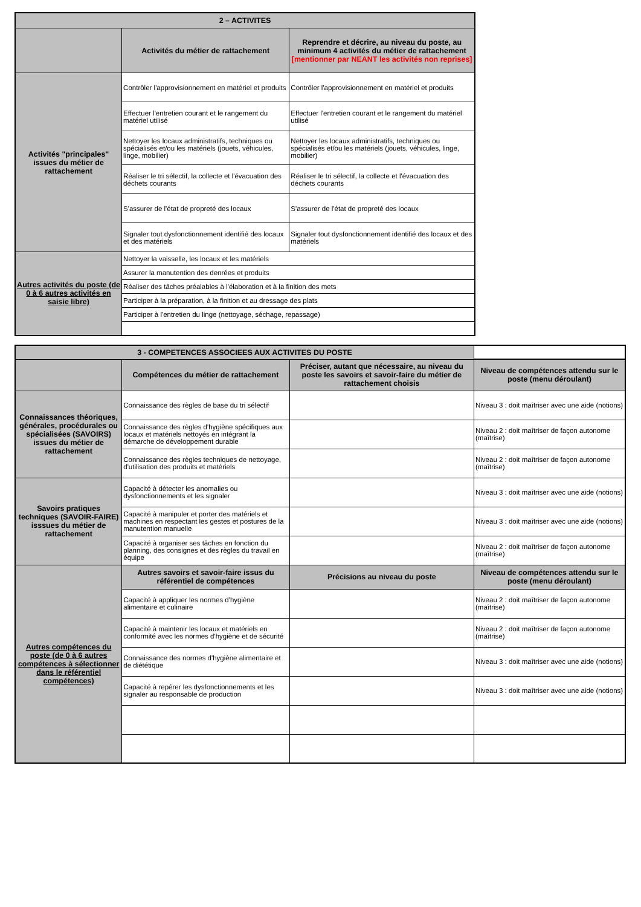| 2 – ACTIVITES | | |
| --- | --- | --- |
| | Activités du métier de rattachement | Reprendre et décrire, au niveau du poste, au minimum 4 activités du métier de rattachement [mentionner par NEANT les activités non reprises] |
| Activités "principales" issues du métier de rattachement | Contrôler l'approvisionnement en matériel et produits | Contrôler l'approvisionnement en matériel et produits |
| | Effectuer l'entretien courant et le rangement du matériel utilisé | Effectuer l'entretien courant et le rangement du matériel utilisé |
| | Nettoyer les locaux administratifs, techniques ou spécialisés et/ou les matériels (jouets, véhicules, linge, mobilier) | Nettoyer les locaux administratifs, techniques ou spécialisés et/ou les matériels (jouets, véhicules, linge, mobilier) |
| | Réaliser le tri sélectif, la collecte et l'évacuation des déchets courants | Réaliser le tri sélectif, la collecte et l'évacuation des déchets courants |
| | S'assurer de l'état de propreté des locaux | S'assurer de l'état de propreté des locaux |
| | Signaler tout dysfonctionnement identifié des locaux et des matériels | Signaler tout dysfonctionnement identifié des locaux et des matériels |
| Autres activités du poste (de 0 à 6 autres activités en saisie libre) | Nettoyer la vaisselle, les locaux et les matériels | |
| | Assurer la manutention des denrées et produits | |
| | Réaliser des tâches préalables à l'élaboration et à la finition des mets | |
| | Participer à la préparation, à la finition et au dressage des plats | |
| | Participer à l'entretien du linge (nettoyage, séchage, repassage) | |
| 3 - COMPETENCES ASSOCIEES AUX ACTIVITES DU POSTE | | | |
| | Compétences du métier de rattachement | Préciser, autant que nécessaire, au niveau du poste les savoirs et savoir-faire du métier de rattachement choisis | Niveau de compétences attendu sur le poste (menu déroulant) |
| Connaissances théoriques, générales, procédurales ou spécialisées (SAVOIRS) issues du métier de rattachement | Connaissance des règles de base du tri sélectif | | Niveau 3 : doit maîtriser avec une aide (notions) |
| | Connaissance des règles d'hygiène spécifiques aux locaux et matériels nettoyés en intégrant la démarche de développement durable | | Niveau 2 : doit maîtriser de façon autonome (maîtrise) |
| | Connaissance des règles techniques de nettoyage, d'utilisation des produits et matériels | | Niveau 2 : doit maîtriser de façon autonome (maîtrise) |
| Savoirs pratiques techniques (SAVOIR-FAIRE) isssues du métier de rattachement | Capacité à détecter les anomalies ou dysfonctionnements et les signaler | | Niveau 3 : doit maîtriser avec une aide (notions) |
| | Capacité à manipuler et porter des matériels et machines en respectant les gestes et postures de la manutention manuelle | | Niveau 3 : doit maîtriser avec une aide (notions) |
| | Capacité à organiser ses tâches en fonction du planning, des consignes et des règles du travail en équipe | | Niveau 2 : doit maîtriser de façon autonome (maîtrise) |
| Autres compétences du poste (de 0 à 6 autres compétences à sélectionner dans le référentiel compétences) | Autres savoirs et savoir-faire issus du référentiel de compétences | Précisions au niveau du poste | Niveau de compétences attendu sur le poste (menu déroulant) |
| | Capacité à appliquer les normes d'hygiène alimentaire et culinaire | | Niveau 2 : doit maîtriser de façon autonome (maîtrise) |
| | Capacité à maintenir les locaux et matériels en conformité avec les normes d'hygiène et de sécurité | | Niveau 2 : doit maîtriser de façon autonome (maîtrise) |
| | Connaissance des normes d'hygiène alimentaire et de diététique | | Niveau 3 : doit maîtriser avec une aide (notions) |
| | Capacité à repérer les dysfonctionnements et les signaler au responsable de production | | Niveau 3 : doit maîtriser avec une aide (notions) |